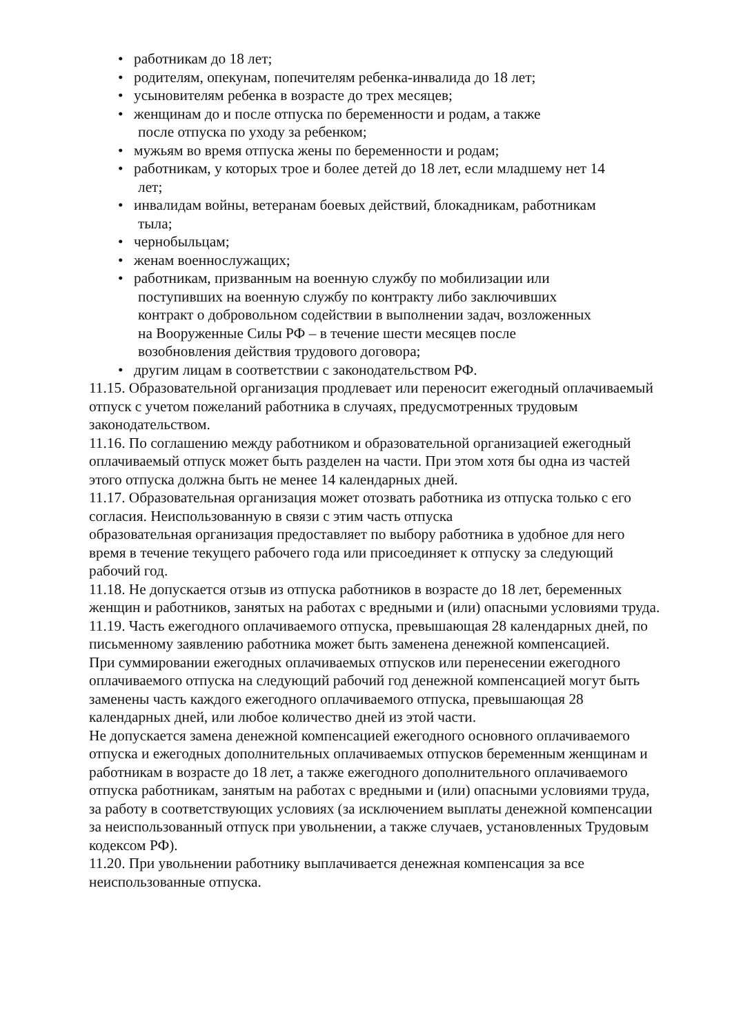• работникам до 18 лет;
• родителям, опекунам, попечителям ребенка-инвалида до 18 лет;
• усыновителям ребенка в возрасте до трех месяцев;
• женщинам до и после отпуска по беременности и родам, а также
после отпуска по уходу за ребенком;
• мужьям во время отпуска жены по беременности и родам;
• работникам, у которых трое и более детей до 18 лет, если младшему нет 14
лет;
• инвалидам войны, ветеранам боевых действий, блокадникам, работникам
тыла;
• чернобыльцам;
• женам военнослужащих;
• работникам, призванным на военную службу по мобилизации или
поступивших на военную службу по контракту либо заключивших
контракт о добровольном содействии в выполнении задач, возложенных
на Вооруженные Силы РФ – в течение шести месяцев после
возобновления действия трудового договора;
• другим лицам в соответствии с законодательством РФ.
11.15. Образовательной организация продлевает или переносит ежегодный оплачиваемый отпуск с учетом пожеланий работника в случаях, предусмотренных трудовым законодательством.
11.16. По соглашению между работником и образовательной организацией ежегодный оплачиваемый отпуск может быть разделен на части. При этом хотя бы одна из частей этого отпуска должна быть не менее 14 календарных дней.
11.17. Образовательная организация может отозвать работника из отпуска только с его согласия. Неиспользованную в связи с этим часть отпуска
образовательная организация предоставляет по выбору работника в удобное для него время в течение текущего рабочего года или присоединяет к отпуску за следующий рабочий год.
11.18. Не допускается отзыв из отпуска работников в возрасте до 18 лет, беременных женщин и работников, занятых на работах с вредными и (или) опасными условиями труда.
11.19. Часть ежегодного оплачиваемого отпуска, превышающая 28 календарных дней, по письменному заявлению работника может быть заменена денежной компенсацией.
При суммировании ежегодных оплачиваемых отпусков или перенесении ежегодного оплачиваемого отпуска на следующий рабочий год денежной компенсацией могут быть заменены часть каждого ежегодного оплачиваемого отпуска, превышающая 28 календарных дней, или любое количество дней из этой части.
Не допускается замена денежной компенсацией ежегодного основного оплачиваемого отпуска и ежегодных дополнительных оплачиваемых отпусков беременным женщинам и работникам в возрасте до 18 лет, а также ежегодного дополнительного оплачиваемого отпуска работникам, занятым на работах с вредными и (или) опасными условиями труда, за работу в соответствующих условиях (за исключением выплаты денежной компенсации за неиспользованный отпуск при увольнении, а также случаев, установленных Трудовым кодексом РФ).
11.20. При увольнении работнику выплачивается денежная компенсация за все неиспользованные отпуска.